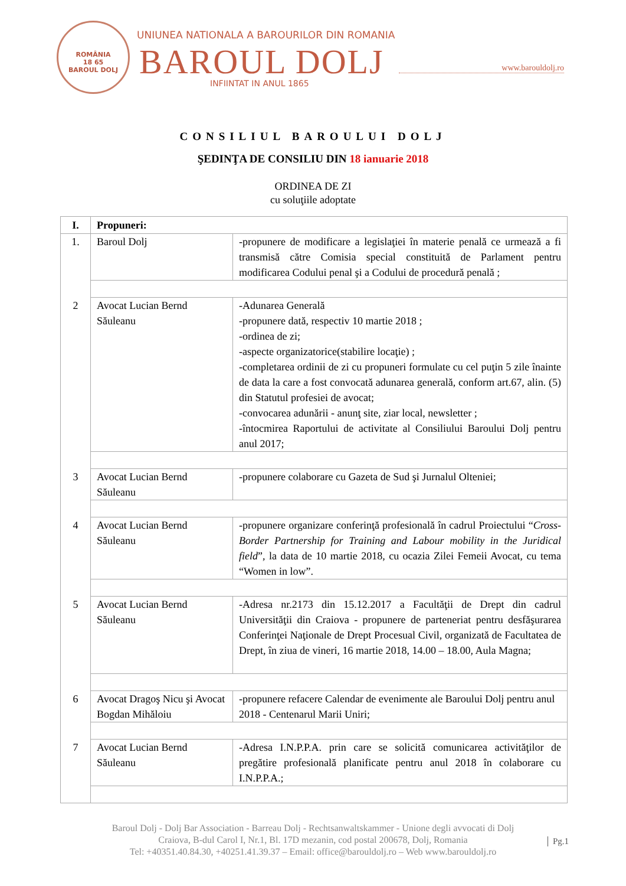ROMÂNIA
18 65
BAROUL DOLJ
UNIUNEA NATIONALA A BAROURILOR DIN ROMANIA
BAROUL DOLJ
INFIINTAT IN ANUL 1865
www.barouldolj.ro
CONSILIUL BAROULUI DOLJ
ŞEDINŢA DE CONSILIU DIN 18 ianuarie 2018
ORDINEA DE ZI
cu soluţiile adoptate
| I. | Propuneri: | |
| --- | --- | --- |
| 1. | Baroul Dolj | -propunere de modificare a legislaţiei în materie penală ce urmează a fi transmisă către Comisia special constituită de Parlament pentru modificarea Codului penal şi a Codului de procedură penală ; |
| 2 | Avocat Lucian Bernd Săuleanu | -Adunarea Generală -propunere dată, respectiv 10 martie 2018 ; -ordinea de zi; -aspecte organizatorice(stabilire locaţie) ; -completarea ordinii de zi cu propuneri formulate cu cel puţin 5 zile înainte de data la care a fost convocată adunarea generală, conform art.67, alin. (5) din Statutul profesiei de avocat; -convocarea adunării - anunţ site, ziar local, newsletter ; -întocmirea Raportului de activitate al Consiliului Baroului Dolj pentru anul 2017; |
| 3 | Avocat Lucian Bernd Săuleanu | -propunere colaborare cu Gazeta de Sud şi Jurnalul Olteniei; |
| 4 | Avocat Lucian Bernd Săuleanu | -propunere organizare conferinţă profesională în cadrul Proiectului “ Cross-Border Partnership for Training and Labour mobility in the Juridical field ”, la data de 10 martie 2018, cu ocazia Zilei Femeii Avocat, cu tema “Women in low”. |
| 5 | Avocat Lucian Bernd Săuleanu | -Adresa nr.2173 din 15.12.2017 a Facultăţii de Drept din cadrul Universităţii din Craiova - propunere de parteneriat pentru desfăşurarea Conferinţei Naţionale de Drept Procesual Civil, organizată de Facultatea de Drept, în ziua de vineri, 16 martie 2018, 14.00 – 18.00, Aula Magna; |
| 6 | Avocat Dragoş Nicu şi Avocat Bogdan Mihăloiu | -propunere refacere Calendar de evenimente ale Baroului Dolj pentru anul 2018 - Centenarul Marii Uniri; |
| 7 | Avocat Lucian Bernd Săuleanu | -Adresa I.N.P.P.A. prin care se solicită comunicarea activităţilor de pregătire profesională planificate pentru anul 2018 în colaborare cu I.N.P.P.A.; |
Baroul Dolj - Dolj Bar Association - Barreau Dolj - Rechtsanwaltskammer - Unione degli avvocati di Dolj
Craiova, B-dul Carol I, Nr.1, Bl. 17D mezanin, cod postal 200678, Dolj, Romania
Tel: +40351.40.84.30, +40251.41.39.37 – Email: office@barouldolj.ro – Web www.barouldolj.ro
Pg.1